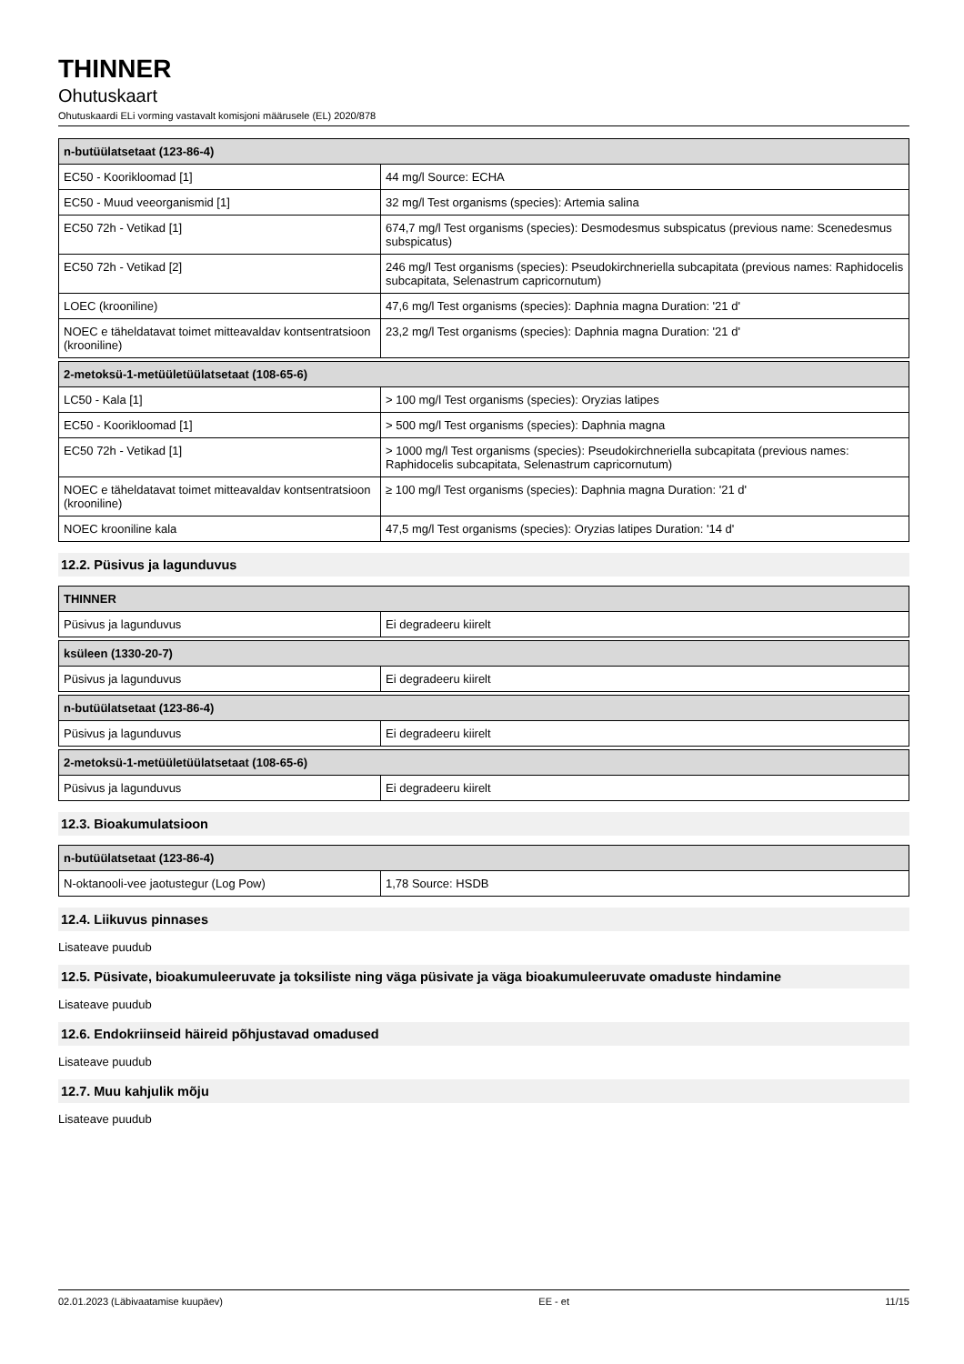THINNER
Ohutuskaart
Ohutuskaardi ELi vorming vastavalt komisjoni määrusele (EL) 2020/878
| n-butüülatsetaat (123-86-4) | |
| --- | --- |
| EC50 - Koorikloomad [1] | 44 mg/l Source: ECHA |
| EC50 - Muud veeorganismid [1] | 32 mg/l Test organisms (species): Artemia salina |
| EC50 72h - Vetikad [1] | 674,7 mg/l Test organisms (species): Desmodesmus subspicatus (previous name: Scenedesmus subspicatus) |
| EC50 72h - Vetikad [2] | 246 mg/l Test organisms (species): Pseudokirchneriella subcapitata (previous names: Raphidocelis subcapitata, Selenastrum capricornutum) |
| LOEC (krooniline) | 47,6 mg/l Test organisms (species): Daphnia magna Duration: '21 d' |
| NOEC e täheldatavat toimet mitteavaldav kontsentratsioon (krooniline) | 23,2 mg/l Test organisms (species): Daphnia magna Duration: '21 d' |
| 2-metoksü-1-metüületüülatsetaat (108-65-6) | |
| --- | --- |
| LC50 - Kala [1] | > 100 mg/l Test organisms (species): Oryzias latipes |
| EC50 - Koorikloomad [1] | > 500 mg/l Test organisms (species): Daphnia magna |
| EC50 72h - Vetikad [1] | > 1000 mg/l Test organisms (species): Pseudokirchneriella subcapitata (previous names: Raphidocelis subcapitata, Selenastrum capricornutum) |
| NOEC e täheldatavat toimet mitteavaldav kontsentratsioon (krooniline) | ≥ 100 mg/l Test organisms (species): Daphnia magna Duration: '21 d' |
| NOEC krooniline kala | 47,5 mg/l Test organisms (species): Oryzias latipes Duration: '14 d' |
12.2. Püsivus ja lagunduvus
| THINNER | |
| --- | --- |
| Püsivus ja lagunduvus | Ei degradeeru kiirelt |
| ksüleen (1330-20-7) | |
| --- | --- |
| Püsivus ja lagunduvus | Ei degradeeru kiirelt |
| n-butüülatsetaat (123-86-4) | |
| --- | --- |
| Püsivus ja lagunduvus | Ei degradeeru kiirelt |
| 2-metoksü-1-metüületüülatsetaat (108-65-6) | |
| --- | --- |
| Püsivus ja lagunduvus | Ei degradeeru kiirelt |
12.3. Bioakumulatsioon
| n-butüülatsetaat (123-86-4) | |
| --- | --- |
| N-oktanooli-vee jaotustegur (Log Pow) | 1,78 Source: HSDB |
12.4. Liikuvus pinnases
Lisateave puudub
12.5. Püsivate, bioakumuleeruvate ja toksiliste ning väga püsivate ja väga bioakumuleeruvate omaduste hindamine
Lisateave puudub
12.6. Endokriinseid häireid põhjustavad omadused
Lisateave puudub
12.7. Muu kahjulik mõju
Lisateave puudub
02.01.2023 (Läbivaatamise kuupäev) EE - et 11/15